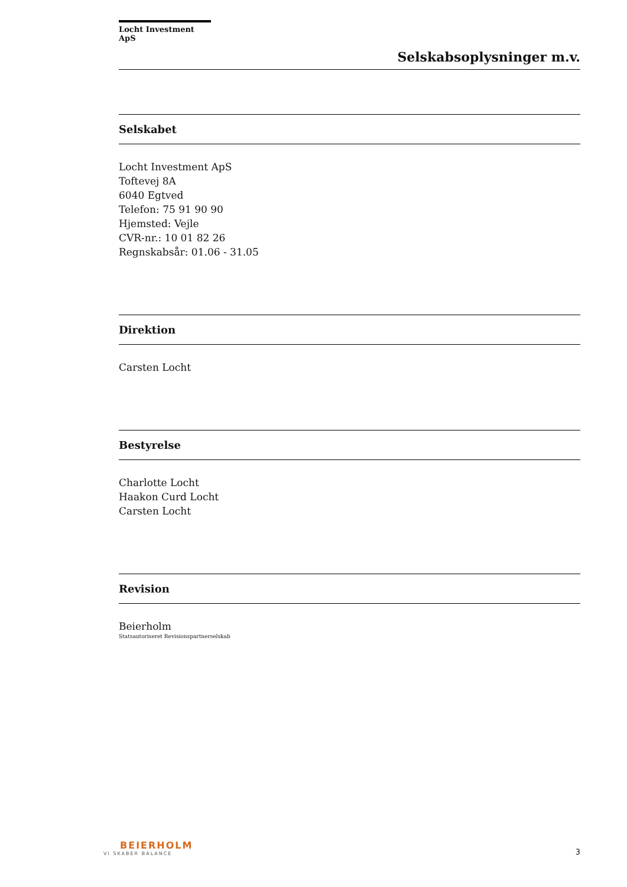Locht Investment ApS
Selskabsoplysninger m.v.
Selskabet
Locht Investment ApS
Toftevej 8A
6040 Egtved
Telefon: 75 91 90 90
Hjemsted: Vejle
CVR-nr.: 10 01 82 26
Regnskabsår: 01.06 - 31.05
Direktion
Carsten Locht
Bestyrelse
Charlotte Locht
Haakon Curd Locht
Carsten Locht
Revision
Beierholm
Statsautoriseret Revisionspartnerselskab
BEIERHOLM
VI SKABER BALANCE
3